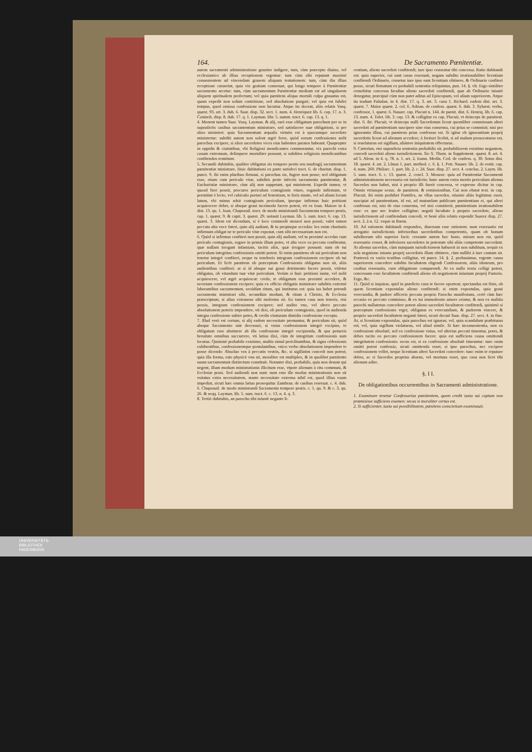164. De Sacramento Pœnitentiæ.
autem sacramenti administratione grauiter indigere, tum, cùm præcepto diuino, vel ecclesiastico ab illius receptionem vrgentur: tum cùm sibi reputant maximè conuenientem ad vincendam grauem aliquam tentationem: tum, cùm diu illius receptione caruerint, quia vix gratiam conseruat, qui longo tempore à Pœnitentiæ sacramento arcetur: tum, cùm sacramentum Pœnitentiæ medium est ad singularem aliquem spiritualem profectum; vel quia pœnitens aliqua mortali culpa grauatus est, quam expedit non solùm contritione, sed absolutione purgari; vel quia est Iubilei tempus, quod omissa confessione non lucratur. Atque ita docent, aliis relatis Vasq. quæst. 93. art. 3. dub. 6. Suar. disp. 32. sect. 1. num. 4. Henriquez lib. 6. cap. 17. n. 3. Coninch. disp. 8. dub. 17. q. 1. Layman. libr. 5. summ. tract. 6. cap. 13. q. 1.
4. Monent tamen Suar. Vasq. Layman. & alij, rarò esse obligatum parochum per se in supradictis casibus sacramentum ministrare, sed satisfacere suæ obligationi, si per alios ministret: quia Sacramentum æqualis virtutis est à quocumque sacerdote ministretur: subditi autem non solent ægrè ferre, quòd eorum confessiones nolit parochus excipere, si alios sacerdotes vices eius habentes paratos habeant. Quapropter in oppidis & ciuitatibus, vbi Religiosi mendicantes commorantur, vix parochi extra casum extremum, delinquere mortaliter possunt, si subditos religiosis mendicantibus confitendos remittant.
5. Secundò dubitabis, qualiter obligatus sis tempore pestis seu naufragij sacramentum pœnitentiæ ministrare. Huic dubitationi ex parte satisfeci tract. 6. de charitat. disp. 1. punct. 9. ibi enim pluribus firmaui, si parochus sis, fugere non posse; sed obligatum esse, etiam cum periculo vitæ, subditis peste infectis sacramenta pœnitentiæ, & Eucharistiæ ministrare, cùm alij non suppetant, qui ministrent. Expedit tamen, vt quoad fieri possit, procures periculum contagionis vitare, rogando infirmum, vt permittat è lecto, vel cubiculo portari ad fenestram, te foris stante, vel ad alium locum latum, vbi minus adsit contagionis periculum, ipseque infirmus huic petitioni acquiescere debet, si absque graui incómodo facere potest, vti ex Ioan. Maiore in 4. dist. 13. qu. 1. Ioan. Chapeauil. tract. de modo ministrandi Sacramenta tempore pestis, cap. 1. quæst. 9. & capit. 3. quæst. 29. notauit Layman. lib. 5. sum. tract. 6. cap. 13. quæst. 3. Idem est dicendum, si è loco commodè moueri non possit; valet tamen peccata alta voce fateri, quin alij audiant, & tu propinque accedas: lex enim charitatis infirmum obligat ne te periculo vitæ exponat, cum sibi necessarium non est.
6. Quòd si infirmus confiteri non possit, quin alij audiant, vel tu proximè accedas cum periculo contagionis, rogare in primis illum potes, vt alta voce ea peccata confiteatur, quæ nullam irrogant infamiam, tacitis aliis, quæ irrogare possunt: nam ob tui periculum integritas confessionis omitti potest. Si enim pœnitens ob sui periculum non tenetur integrè confiteri, neque tu teneberis integram confessionem excipere ob tui periculum. Et licèt pœnitens ob præceptum Confessionis obligatus non sit, aliis audientibus confiteri: at si id absque sui graui detrimento facere possit, videtur obligatus, ob vitandum tuæ vitæ periculum. Verùm si huic petitioni iustæ, vel nolit acquiescere, vel ægrè acquiescat: credo, te obligatum esse proximè accedere, & secretam confessionem excipere; quia ex officio obligatis ministrare subditis extremè laborantibus sacramentum, secúdùm ritum, qui institutus est: quia ius habet petendi sacramenta ministrari sibi, secundùm modum, & ritum à Christo, & Ecclesia præscriptum, si alius extraneus sibi molestus sit. Eo tamen casu non teneris, etsi possis, integram confessionem excipere; sed audito vno, vel altero peccato absolutionem poteris impendere, vti dixi, ob periculum contagionis, quod in audienda integra confessione subire potes, & credis vitaturum dimidia confessione excepta.
7. Illud verò est certum, si alij eadem necessitate premantur, & periculum sit, quòd absque Sacramento sint decessuri, si vnius confessionem integrè excipias, te obligatum esse abstinere ab illa confessione integrè excipienda, & qua potueris breuitate omnibus succurrere, vti latius dixi, cùm de integritate confessionis sum locutus. Quinimò probabile existimo, multis simul periclitantibus, & signa cófessionis exhibentibus, confessionemque postulantibus, vnico verbo absolutionem impendere te posse dicendo: Absoluo vos à peccatis vestris, &c. si sigillatim concedi non potest; quia illa forma, esto physicè vna sit, moraliter est multiplex, & in quolibet pœnitente suum sacramentum distinctum constituit. Notanter dixi, probabile, quia non desunt qui negent, illum modum ministrationis illicitum esse, vtpote alienum à ritu communi, & Ecclesiæ praxi. Sed audiendi non sunt: nam esto ille modus ministrationis non sit vsitatus extra necessitatem, stante necessitate extrema nihil est, quod illius vsum impediat, sicuti hæc omnia latius prosequitur Zambran. de casibus reseruat. c. 4. dub. 6. Chapeauil. de modo ministrandi Sacramenta tempore pestis. c. 1. qu. 9. & c. 3. qu. 26. & seqq. Layman. lib. 5. sum. tract. 6. c. 13. n. 4. q. 3.
8. Tertiò dubitabis, an parocho tibi iniustè negante li-
centiam, alieno sacerdoti confitendi; iure ipso censeatur tibi concessa. Ratio dubitandi est: quia superior, cui sunt casus reseruati, negans subdito irrationabiliter licentiam confitendi Ordinario, censetur iure ipso eam licentiam obtinere, & Ordinario confiteri posse, sicuti firmatum ex probabili sententia reliquimus, pun. 14. §. vlt. Ergo similiter censebitur concessa facultas alieno sacerdoti confitendi, quæ ab Ordinario iniustè denegatur, præcipuè cùm non patet aditus ad Episcopum, vel alium superiorem. Atque ita tradunt Paludan. in 4. dist. 17. q. 3. art. 3. casu 1. Richard. eadem dist. art. 3. quæst. 7. Maior quæst. 2. col. 6. Adrian. de confess. quæst. 6. dub. 3. Syluest. verbo, confessor, 1. quæst. 6. Nauarr. cap. Placuit n. 144. de pœnit. dist. 6. Henriq. lib. 6. cap. 13. num. 4. Tolet. lib. 3. cap. 13. & colligitur ex cap. Placuit, vt deinceps de pœnitent. dist. 6. ibi: Placuit, vt deinceps nulli Sacerdotum liceat quemlibet commissum alteri sacerdoti ad pœnitentiam suscipere sine eius consensu, cui prius se commisit; nisi pro ignorantia illius, cui pœnitens prius confessus est. Si igitur ob ignorantiam proprij sacerdotis liceat ad alienum accedere; à fortiori licebit, si ad malum prouocaturus est, si reuelaturus est sigillum, aliámve iniquitatem effecturus.
9. Cæterùm, etsi supradicta sententia probabilis sit, probabiliorem existimo negantem, concedi sacerdoti alieno iurisdictionem. Sic S. Thom. in Supplement. quæst. 8. art. 4. ad 5. Alens. in 4. q. 78. n. 1. art. 2. Ioann. Medin. Cod. de confess. q. 30. Sotus dist. 18. quæst. 4. art. 2. Llmas 1. part. method. c. 6. §. 1. Petr. Nauarr. lib. 2. de restit. cap. 4. num. 269. Philiarc. 1. part. lib. 2. c. 24. Suar. disp. 27. sect. 4. conclus. 2. Laym. lib. 5. sum. tract. 6. c. 13. quæst. 2. concl. 3. Moueor: quia ad Pœnitentiæ Sacramenti administrationem necessaria est iurisdictio: hanc autem extra mortis periculum alienus Sacerdos non habet, nisi à proprio illi fuerit concessa, vt expresse dicitur in cap. Omnis vtriusque sexus. de pœnitent. & remissionibus. Cui non obstat text. in cap. Placuit. ibi enim prohibet Pontifex, ne vllus sacerdos, etiamsi aliàs legitimus esset, suscipiat ad pœnitentiam, id est, ad mutandam publicam pœnitentiam ei, qui alteri confessus est, nisi de eius consensu, vel nisi constiterit, pœnitentiam irrationabilem esse: ex quo nec leuiter colligitur; negatâ facultate à proprio sacerdote, alieno iurisdictionem ad confitendum concedi, vt benè aliis relatis expendit Suarez disp. 27. sect. 2. à n. 12. vsque in finem.
10. Ad rationem dubitandi respondeo, diuersam esse rationem: nam reseruatio est arrogatio iurisdictionis inferioribus sacerdotibus competentis, quam ob bonum subditorum sibi superior facit: cessante autem hoc bono, mirum non est, quòd reseruatio cesset, & inferiores sacerdotes in potestate sibi aliàs competente succedant. At alienus sacerdos, cùm nunquam iurisdictionem habuerit in non subditum, nequit ex sola negatione iniusta proprij sacerdotis illam obtinere, cùm nullibi à iure cautum sit. Prætereà ex variis textibus colligitur, vti punct. 14. §. 2. probauimus, vrgente causa superiorem concedere subdito facultatem eligendi Confessorem, aliàs idoneum, pro casibus reseruatis, cum obligatione comparendi. At ex nullo textu colligi potest, concessam esse facultatem confitendi alieno ob negationem iniustam proprij Pastoris. Ergo, &c.
11. Quòd si inquiras, quid in prædicto casu te facere oporteat; spectandus est finis, ob quem licentiam expostulas alieno confitendi: si enim expostulas, quia graui verecundia, & pudore afficeris peccata proprio Parocho manifestans, certè cùm hæc occasio ex peccato commisso, & ex tui immoderato amore oriatur, & non ex malitia parochi nullatenus concedere potest alieno sacerdoti facultatem confitendi, quinimò si præceptum confessionis vrget, obligatus es verecundiam, & pudorem vincere, & proprio sacerdoti facultatem neganti fateri, sicuti docuit Suar. disp. 27. sect. 4. in fine. At, si licentiam expostulas, quia parochus est ignarus; vel, quia scandalum præbiturus est; vel, quia sigillum violaturus, vel aliud simile. Si hæc inconuenientia, non ex confessione absolutè, sed ex confessione vnius, vel alterius peccati timentur, potes, & debes tacito eo peccato confessionem facere: quia est sufficiens causa omittendi integritatem confessionis: secus est, si ex confessione absolutè timeantur: tunc enim omitti potest confessio, sicuti omittenda esset, si ipse parochus, nec excipere confessionem vellet, neque licentiam alteri Sacerdoti concedere: tunc enim te reputare debes, ac si Sacerdos proprius absens, vel mortuus esset, quo casu non licet tibi alienum adire.
§. I I.
De obligationibus occurrentibus in Sacramenti administratione.
1. Examinare tenetur Confessarius pœnitentem, quem credit iuxta sui captum non præmisisse sufficiens examen: secus si moraliter certus est.
2. Si sufficienter, iuxta sui possibilitatem, pœnitens conscietiam examinauit.
UNIVERSITÄTS-
BIBLIOTHEK
PADERBORN